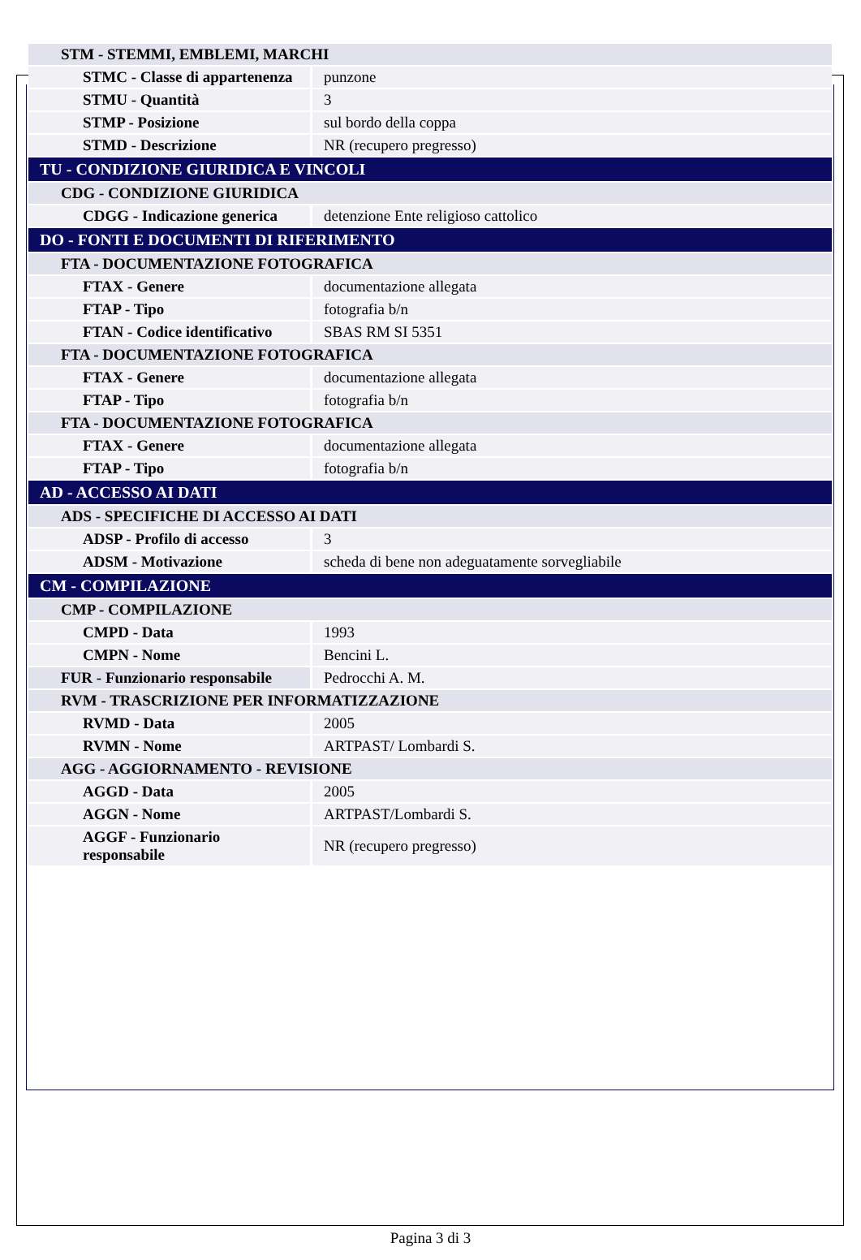| STM - STEMMI, EMBLEMI, MARCHI | |
| STMC - Classe di appartenenza | punzone |
| STMU - Quantità | 3 |
| STMP - Posizione | sul bordo della coppa |
| STMD - Descrizione | NR (recupero pregresso) |
| TU - CONDIZIONE GIURIDICA E VINCOLI | |
| CDG - CONDIZIONE GIURIDICA | |
| CDGG - Indicazione generica | detenzione Ente religioso cattolico |
| DO - FONTI E DOCUMENTI DI RIFERIMENTO | |
| FTA - DOCUMENTAZIONE FOTOGRAFICA | |
| FTAX - Genere | documentazione allegata |
| FTAP - Tipo | fotografia b/n |
| FTAN - Codice identificativo | SBAS RM SI 5351 |
| FTA - DOCUMENTAZIONE FOTOGRAFICA | |
| FTAX - Genere | documentazione allegata |
| FTAP - Tipo | fotografia b/n |
| FTA - DOCUMENTAZIONE FOTOGRAFICA | |
| FTAX - Genere | documentazione allegata |
| FTAP - Tipo | fotografia b/n |
| AD - ACCESSO AI DATI | |
| ADS - SPECIFICHE DI ACCESSO AI DATI | |
| ADSP - Profilo di accesso | 3 |
| ADSM - Motivazione | scheda di bene non adeguatamente sorvegliabile |
| CM - COMPILAZIONE | |
| CMP - COMPILAZIONE | |
| CMPD - Data | 1993 |
| CMPN - Nome | Bencini L. |
| FUR - Funzionario responsabile | Pedrocchi A. M. |
| RVM - TRASCRIZIONE PER INFORMATIZZAZIONE | |
| RVMD - Data | 2005 |
| RVMN - Nome | ARTPAST/ Lombardi S. |
| AGG - AGGIORNAMENTO - REVISIONE | |
| AGGD - Data | 2005 |
| AGGN - Nome | ARTPAST/Lombardi S. |
| AGGF - Funzionario responsabile | NR (recupero pregresso) |
Pagina 3 di 3